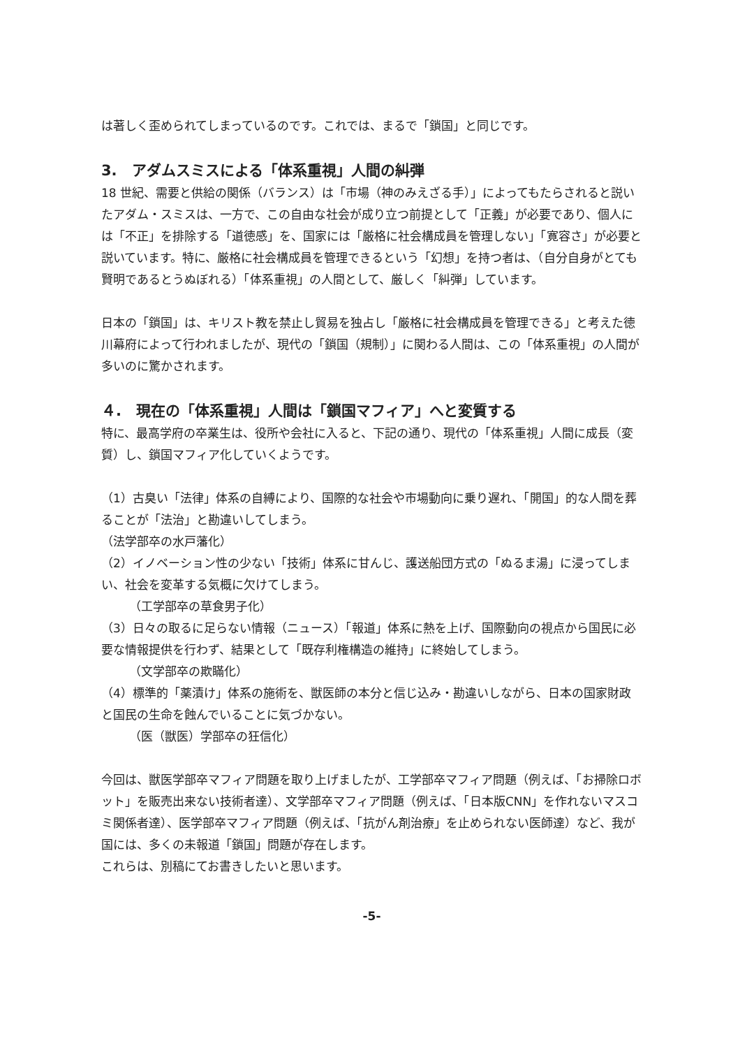は著しく歪められてしまっているのです。これでは、まるで「鎖国」と同じです。
3.　アダムスミスによる「体系重視」人間の糾弾
18 世紀、需要と供給の関係（バランス）は「市場（神のみえざる手）」によってもたらされると説いたアダム・スミスは、一方で、この自由な社会が成り立つ前提として「正義」が必要であり、個人には「不正」を排除する「道徳感」を、国家には「厳格に社会構成員を管理しない」「寛容さ」が必要と説いています。特に、厳格に社会構成員を管理できるという「幻想」を持つ者は、（自分自身がとても賢明であるとうぬぼれる）「体系重視」の人間として、厳しく「糾弾」しています。
日本の「鎖国」は、キリスト教を禁止し貿易を独占し「厳格に社会構成員を管理できる」と考えた徳川幕府によって行われましたが、現代の「鎖国（規制）」に関わる人間は、この「体系重視」の人間が多いのに驚かされます。
４.　現在の「体系重視」人間は「鎖国マフィア」へと変質する
特に、最高学府の卒業生は、役所や会社に入ると、下記の通り、現代の「体系重視」人間に成長（変質）し、鎖国マフィア化していくようです。
（1）古臭い「法律」体系の自縛により、国際的な社会や市場動向に乗り遅れ、「開国」的な人間を葬ることが「法治」と勘違いしてしまう。
（法学部卒の水戸藩化）
（2）イノベーション性の少ない「技術」体系に甘んじ、護送船団方式の「ぬるま湯」に浸ってしまい、社会を変革する気概に欠けてしまう。
（工学部卒の草食男子化）
（3）日々の取るに足らない情報（ニュース）「報道」体系に熱を上げ、国際動向の視点から国民に必要な情報提供を行わず、結果として「既存利権構造の維持」に終始してしまう。
（文学部卒の欺瞞化）
（4）標準的「薬漬け」体系の施術を、獣医師の本分と信じ込み・勘違いしながら、日本の国家財政と国民の生命を蝕んでいることに気づかない。
（医（獣医）学部卒の狂信化）
今回は、獣医学部卒マフィア問題を取り上げましたが、工学部卒マフィア問題（例えば、「お掃除ロボット」を販売出来ない技術者達）、文学部卒マフィア問題（例えば、「日本版CNN」を作れないマスコミ関係者達）、医学部卒マフィア問題（例えば、「抗がん剤治療」を止められない医師達）など、我が国には、多くの未報道「鎖国」問題が存在します。
これらは、別稿にてお書きしたいと思います。
-5-